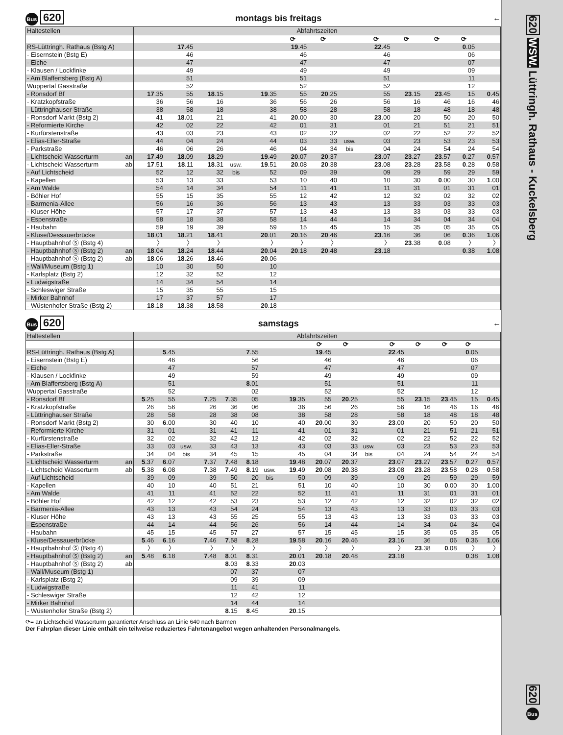Bus 620 montags bis freitags ←
| Haltestellen | Abfahrtszeiten | | | | | | | | | | | | |
| | | | | | | ⟳ | ⟳ | | ⟳ | ⟳ | ⟳ | ⟳ | |
| RS-Lüttringh. Rathaus (Bstg A) | | 17 .45 | | | | 19 .45 | | | 22 .45 | | | 0 .05 | |
| - Eisernstein (Bstg E) | | 46 | | | | 46 | | | 46 | | | 06 | |
| - Eiche | | 47 | | | | 47 | | | 47 | | | 07 | |
| - Klausen / Lockfinke | | 49 | | | | 49 | | | 49 | | | 09 | |
| - Am Blaffertsberg (Bstg A) | | 51 | | | | 51 | | | 51 | | | 11 | |
| Wuppertal Gasstraße | | 52 | | | | 52 | | | 52 | | | 12 | |
| - Ronsdorf Bf | 17 .35 | 55 | 18 .15 | | 19 .35 | 55 | 20 .25 | | 55 | 23 .15 | 23 .45 | 15 | 0 .45 |
| - Kratzkopfstraße | 36 | 56 | 16 | | 36 | 56 | 26 | | 56 | 16 | 46 | 16 | 46 |
| - Lüttringhauser Straße | 38 | 58 | 18 | | 38 | 58 | 28 | | 58 | 18 | 48 | 18 | 48 |
| - Ronsdorf Markt (Bstg 2) | 41 | 18 .01 | 21 | | 41 | 20 .00 | 30 | | 23 .00 | 20 | 50 | 20 | 50 |
| - Reformierte Kirche | 42 | 02 | 22 | | 42 | 01 | 31 | | 01 | 21 | 51 | 21 | 51 |
| - Kurfürstenstraße | 43 | 03 | 23 | | 43 | 02 | 32 | | 02 | 22 | 52 | 22 | 52 |
| - Elias-Eller-Straße | 44 | 04 | 24 | | 44 | 03 | 33 | usw. | 03 | 23 | 53 | 23 | 53 |
| - Parkstraße | 46 | 06 | 26 | | 46 | 04 | 34 | bis | 04 | 24 | 54 | 24 | 54 |
| - Lichtscheid Wasserturm an | 17 .49 | 18 .09 | 18 .29 | | 19 .49 | 20 .07 | 20 .37 | | 23 .07 | 23 .27 | 23 .57 | 0 .27 | 0 .57 |
| - Lichtscheid Wasserturm ab | 17 .51 | 18 .11 | 18 .31 | usw. | 19 .51 | 20 .08 | 20 .38 | | 23 .08 | 23 .28 | 23 .58 | 0 .28 | 0 .58 |
| - Auf Lichtscheid | 52 | 12 | 32 | bis | 52 | 09 | 39 | | 09 | 29 | 59 | 29 | 59 |
| - Kapellen | 53 | 13 | 33 | | 53 | 10 | 40 | | 10 | 30 | 0 .00 | 30 | 1 .00 |
| - Am Walde | 54 | 14 | 34 | | 54 | 11 | 41 | | 11 | 31 | 01 | 31 | 01 |
| - Böhler Hof | 55 | 15 | 35 | | 55 | 12 | 42 | | 12 | 32 | 02 | 32 | 02 |
| - Barmenia-Allee | 56 | 16 | 36 | | 56 | 13 | 43 | | 13 | 33 | 03 | 33 | 03 |
| - Kluser Höhe | 57 | 17 | 37 | | 57 | 13 | 43 | | 13 | 33 | 03 | 33 | 03 |
| - Espenstraße | 58 | 18 | 38 | | 58 | 14 | 44 | | 14 | 34 | 04 | 34 | 04 |
| - Haubahn | 59 | 19 | 39 | | 59 | 15 | 45 | | 15 | 35 | 05 | 35 | 05 |
| - Kluse/Dessauerbrücke | 18 .01 | 18 .21 | 18 .41 | | 20 .01 | 20 .16 | 20 .46 | | 23 .16 | 36 | 06 | 0 .36 | 1 .06 |
| - Hauptbahnhof Ⓢ (Bstg 4) | 〉 | 〉 | 〉 | | 〉 | 〉 | 〉 | | 〉 | 23 .38 | 0 .08 | 〉 | 〉 |
| - Hauptbahnhof Ⓢ (Bstg 2) an | 18 .04 | 18 .24 | 18 .44 | | 20 .04 | 20 .18 | 20 .48 | | 23 .18 | | | 0 .38 | 1 .08 |
| - Hauptbahnhof Ⓢ (Bstg 2) ab | 18 .06 | 18 .26 | 18 .46 | | 20 .06 | | | | | | | | |
| - Wall/Museum (Bstg 1) | 10 | 30 | 50 | | 10 | | | | | | | | |
| - Karlsplatz (Bstg 2) | 12 | 32 | 52 | | 12 | | | | | | | | |
| - Ludwigstraße | 14 | 34 | 54 | | 14 | | | | | | | | |
| - Schleswiger Straße | 15 | 35 | 55 | | 15 | | | | | | | | |
| - Mirker Bahnhof | 17 | 37 | 57 | | 17 | | | | | | | | |
| - Wüstenhofer Straße (Bstg 2) | 18 .18 | 18 .38 | 18 .58 | | 20 .18 | | | | | | | | |
Bus 620 samstags ←
| Haltestellen | Abfahrtszeiten | | | | | | | | | | | | | | | |
| | | | | | | | | | ⟳ | ⟳ | | ⟳ | ⟳ | ⟳ | ⟳ | |
| RS-Lüttringh. Rathaus (Bstg A) | | 5 .45 | | | | 7 .55 | | | 19 .45 | | | 22 .45 | | | 0 .05 | |
| - Eisernstein (Bstg E) | | 46 | | | | 56 | | | 46 | | | 46 | | | 06 | |
| - Eiche | | 47 | | | | 57 | | | 47 | | | 47 | | | 07 | |
| - Klausen / Lockfinke | | 49 | | | | 59 | | | 49 | | | 49 | | | 09 | |
| - Am Blaffertsberg (Bstg A) | | 51 | | | | 8 .01 | | | 51 | | | 51 | | | 11 | |
| Wuppertal Gasstraße | | 52 | | | | 02 | | | 52 | | | 52 | | | 12 | |
| - Ronsdorf Bf | 5 .25 | 55 | | 7 .25 | 7 .35 | 05 | | 19 .35 | 55 | 20 .25 | | 55 | 23 .15 | 23 .45 | 15 | 0 .45 |
| - Kratzkopfstraße | 26 | 56 | | 26 | 36 | 06 | | 36 | 56 | 26 | | 56 | 16 | 46 | 16 | 46 |
| - Lüttringhauser Straße | 28 | 58 | | 28 | 38 | 08 | | 38 | 58 | 28 | | 58 | 18 | 48 | 18 | 48 |
| - Ronsdorf Markt (Bstg 2) | 30 | 6 .00 | | 30 | 40 | 10 | | 40 | 20 .00 | 30 | | 23 .00 | 20 | 50 | 20 | 50 |
| - Reformierte Kirche | 31 | 01 | | 31 | 41 | 11 | | 41 | 01 | 31 | | 01 | 21 | 51 | 21 | 51 |
| - Kurfürstenstraße | 32 | 02 | | 32 | 42 | 12 | | 42 | 02 | 32 | | 02 | 22 | 52 | 22 | 52 |
| - Elias-Eller-Straße | 33 | 03 | usw. | 33 | 43 | 13 | | 43 | 03 | 33 | usw. | 03 | 23 | 53 | 23 | 53 |
| - Parkstraße | 34 | 04 | bis | 34 | 45 | 15 | | 45 | 04 | 34 | bis | 04 | 24 | 54 | 24 | 54 |
| - Lichtscheid Wasserturm an | 5 .37 | 6 .07 | | 7 .37 | 7 .48 | 8 .18 | | 19 .48 | 20 .07 | 20 .37 | | 23 .07 | 23 .27 | 23 .57 | 0 .27 | 0 .57 |
| - Lichtscheid Wasserturm ab | 5 .38 | 6 .08 | | 7 .38 | 7 .49 | 8 .19 | usw. | 19 .49 | 20 .08 | 20 .38 | | 23 .08 | 23 .28 | 23 .58 | 0 .28 | 0 .58 |
| - Auf Lichtscheid | 39 | 09 | | 39 | 50 | 20 | bis | 50 | 09 | 39 | | 09 | 29 | 59 | 29 | 59 |
| - Kapellen | 40 | 10 | | 40 | 51 | 21 | | 51 | 10 | 40 | | 10 | 30 | 0 .00 | 30 | 1 .00 |
| - Am Walde | 41 | 11 | | 41 | 52 | 22 | | 52 | 11 | 41 | | 11 | 31 | 01 | 31 | 01 |
| - Böhler Hof | 42 | 12 | | 42 | 53 | 23 | | 53 | 12 | 42 | | 12 | 32 | 02 | 32 | 02 |
| - Barmenia-Allee | 43 | 13 | | 43 | 54 | 24 | | 54 | 13 | 43 | | 13 | 33 | 03 | 33 | 03 |
| - Kluser Höhe | 43 | 13 | | 43 | 55 | 25 | | 55 | 13 | 43 | | 13 | 33 | 03 | 33 | 03 |
| - Espenstraße | 44 | 14 | | 44 | 56 | 26 | | 56 | 14 | 44 | | 14 | 34 | 04 | 34 | 04 |
| - Haubahn | 45 | 15 | | 45 | 57 | 27 | | 57 | 15 | 45 | | 15 | 35 | 05 | 35 | 05 |
| - Kluse/Dessauerbrücke | 5 .46 | 6 .16 | | 7 .46 | 7 .58 | 8 .28 | | 19 .58 | 20 .16 | 20 .46 | | 23 .16 | 36 | 06 | 0 .36 | 1 .06 |
| - Hauptbahnhof Ⓢ (Bstg 4) | 〉 | 〉 | | 〉 | 〉 | 〉 | | 〉 | 〉 | 〉 | | 〉 | 23 .38 | 0 .08 | 〉 | 〉 |
| - Hauptbahnhof Ⓢ (Bstg 2) an | 5 .48 | 6 .18 | | 7 .48 | 8 .01 | 8 .31 | | 20 .01 | 20 .18 | 20 .48 | | 23 .18 | | | 0 .38 | 1 .08 |
| - Hauptbahnhof Ⓢ (Bstg 2) ab | | | | | 8 .03 | 8 .33 | | 20 .03 | | | | | | | | |
| - Wall/Museum (Bstg 1) | | | | | 07 | 37 | | 07 | | | | | | | | |
| - Karlsplatz (Bstg 2) | | | | | 09 | 39 | | 09 | | | | | | | | |
| - Ludwigstraße | | | | | 11 | 41 | | 11 | | | | | | | | |
| - Schleswiger Straße | | | | | 12 | 42 | | 12 | | | | | | | | |
| - Mirker Bahnhof | | | | | 14 | 44 | | 14 | | | | | | | | |
| - Wüstenhofer Straße (Bstg 2) | | | | | 8 .15 | 8 .45 | | 20 .15 | | | | | | | | |
⟳= an Lichtscheid Wasserturm garantierter Anschluss an Linie 640 nach Barmen
Der Fahrplan dieser Linie enthält ein teilweise reduziertes Fahrtenangebot wegen anhaltenden Personalmangels.
620 WSW. Lüttringh. Rathaus - Kuckelsberg
620 Bus